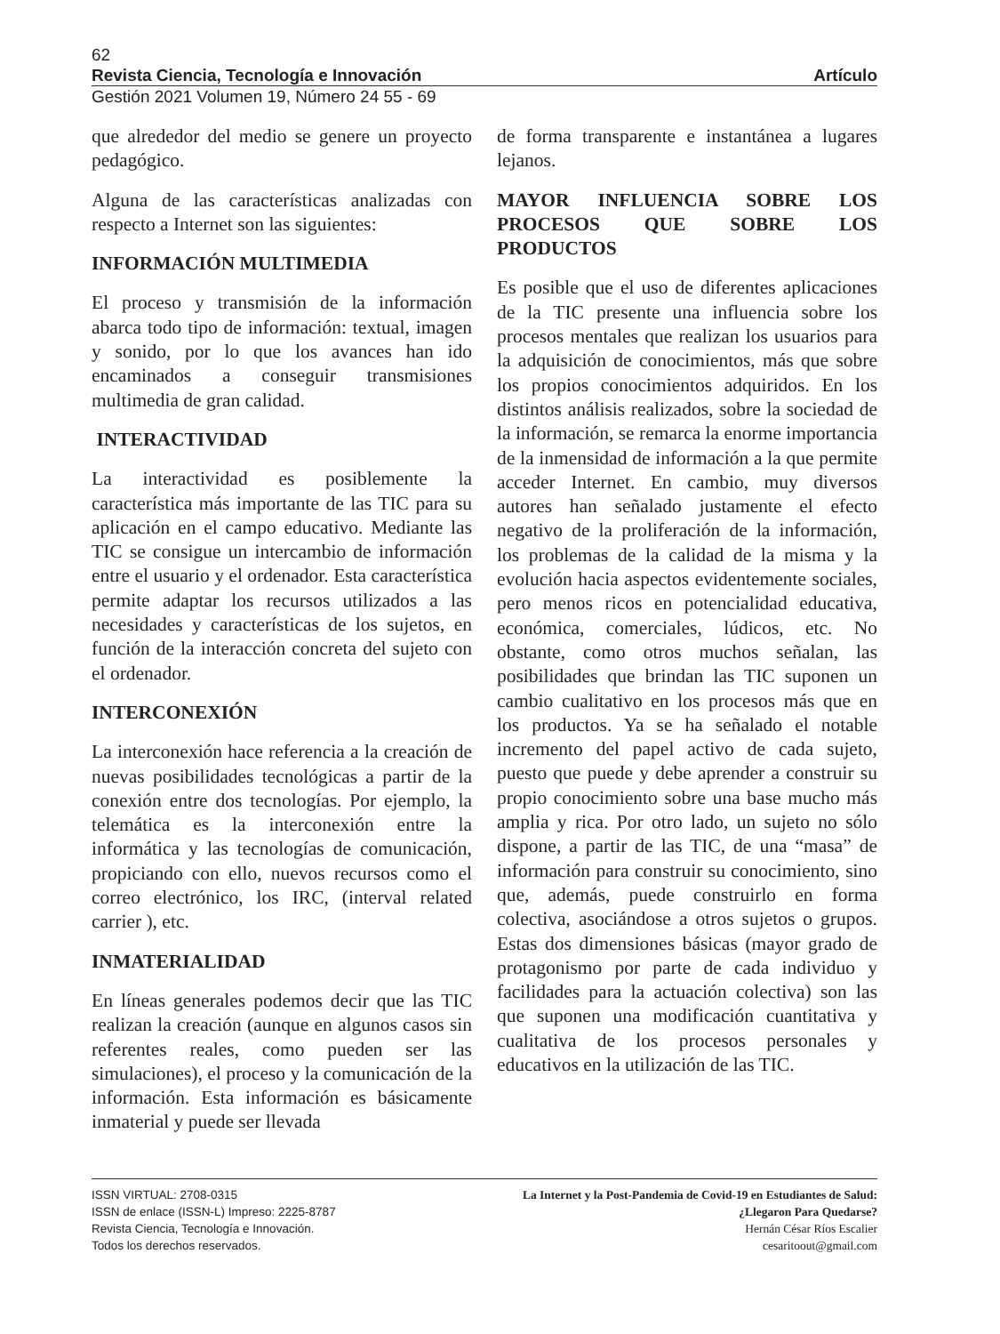62
Revista Ciencia, Tecnología e Innovación Artículo
Gestión 2021 Volumen 19, Número 24 55 - 69
que alrededor del medio se genere un proyecto pedagógico.
Alguna de las características analizadas con respecto a Internet son las siguientes:
INFORMACIÓN MULTIMEDIA
El proceso y transmisión de la información abarca todo tipo de información: textual, imagen y sonido, por lo que los avances han ido encaminados a conseguir transmisiones multimedia de gran calidad.
INTERACTIVIDAD
La interactividad es posiblemente la característica más importante de las TIC para su aplicación en el campo educativo. Mediante las TIC se consigue un intercambio de información entre el usuario y el ordenador. Esta característica permite adaptar los recursos utilizados a las necesidades y características de los sujetos, en función de la interacción concreta del sujeto con el ordenador.
INTERCONEXIÓN
La interconexión hace referencia a la creación de nuevas posibilidades tecnológicas a partir de la conexión entre dos tecnologías. Por ejemplo, la telemática es la interconexión entre la informática y las tecnologías de comunicación, propiciando con ello, nuevos recursos como el correo electrónico, los IRC, (interval related carrier ), etc.
INMATERIALIDAD
En líneas generales podemos decir que las TIC realizan la creación (aunque en algunos casos sin referentes reales, como pueden ser las simulaciones), el proceso y la comunicación de la información. Esta información es básicamente inmaterial y puede ser llevada
de forma transparente e instantánea a lugares lejanos.
MAYOR INFLUENCIA SOBRE LOS PROCESOS QUE SOBRE LOS PRODUCTOS
Es posible que el uso de diferentes aplicaciones de la TIC presente una influencia sobre los procesos mentales que realizan los usuarios para la adquisición de conocimientos, más que sobre los propios conocimientos adquiridos. En los distintos análisis realizados, sobre la sociedad de la información, se remarca la enorme importancia de la inmensidad de información a la que permite acceder Internet. En cambio, muy diversos autores han señalado justamente el efecto negativo de la proliferación de la información, los problemas de la calidad de la misma y la evolución hacia aspectos evidentemente sociales, pero menos ricos en potencialidad educativa, económica, comerciales, lúdicos, etc. No obstante, como otros muchos señalan, las posibilidades que brindan las TIC suponen un cambio cualitativo en los procesos más que en los productos. Ya se ha señalado el notable incremento del papel activo de cada sujeto, puesto que puede y debe aprender a construir su propio conocimiento sobre una base mucho más amplia y rica. Por otro lado, un sujeto no sólo dispone, a partir de las TIC, de una “masa” de información para construir su conocimiento, sino que, además, puede construirlo en forma colectiva, asociándose a otros sujetos o grupos. Estas dos dimensiones básicas (mayor grado de protagonismo por parte de cada individuo y facilidades para la actuación colectiva) son las que suponen una modificación cuantitativa y cualitativa de los procesos personales y educativos en la utilización de las TIC.
ISSN VIRTUAL: 2708-0315
ISSN de enlace (ISSN-L) Impreso: 2225-8787
Revista Ciencia, Tecnología e Innovación.
Todos los derechos reservados.
La Internet y la Post-Pandemia de Covid-19 en Estudiantes de Salud:
¿Llegaron Para Quedarse?
Hernán César Ríos Escalier
cesaritoout@gmail.com